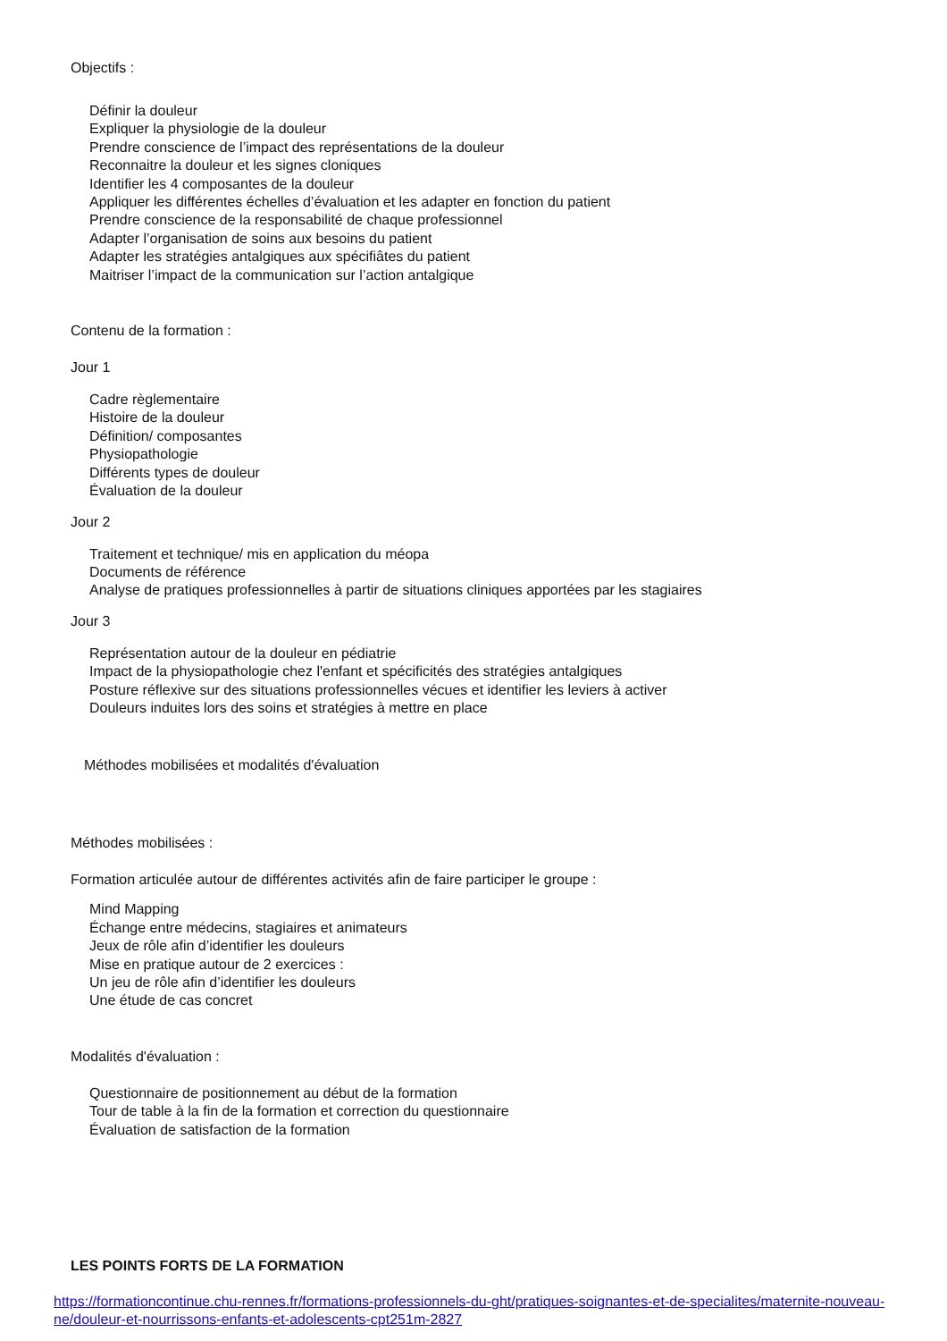Objectifs :
Définir la douleur
Expliquer la physiologie de la douleur
Prendre conscience de l’impact des représentations de la douleur
Reconnaitre la douleur et les signes cloniques
Identifier les 4 composantes de la douleur
Appliquer les différentes échelles d’évaluation et les adapter en fonction du patient
Prendre conscience de la responsabilité de chaque professionnel
Adapter l’organisation de soins aux besoins du patient
Adapter les stratégies antalgiques aux spécifiâtes du patient
Maitriser l’impact de la communication sur l’action antalgique
Contenu de la formation :
Jour 1
Cadre règlementaire
Histoire de la douleur
Définition/ composantes
Physiopathologie
Différents types de douleur
Évaluation de la douleur
Jour 2
Traitement et technique/ mis en application du méopa
Documents de référence
Analyse de pratiques professionnelles à partir de situations cliniques apportées par les stagiaires
Jour 3
Représentation autour de la douleur en pédiatrie
Impact de la physiopathologie chez l'enfant et spécificités des stratégies antalgiques
Posture réflexive sur des situations professionnelles vécues et identifier les leviers à activer
Douleurs induites lors des soins et stratégies à mettre en place
Méthodes mobilisées et modalités d'évaluation
Méthodes mobilisées :
Formation articulée autour de différentes activités afin de faire participer le groupe :
Mind Mapping
Échange entre médecins, stagiaires et animateurs
Jeux de rôle afin d’identifier les douleurs
Mise en pratique autour de 2 exercices :
Un jeu de rôle afin d’identifier les douleurs
Une étude de cas concret
Modalités d'évaluation :
Questionnaire de positionnement au début de la formation
Tour de table à la fin de la formation et correction du questionnaire
Évaluation de satisfaction de la formation
LES POINTS FORTS DE LA FORMATION
https://formationcontinue.chu-rennes.fr/formations-professionnels-du-ght/pratiques-soignantes-et-de-specialites/maternite-nouveau-ne/douleur-et-nourrissons-enfants-et-adolescents-cpt251m-2827